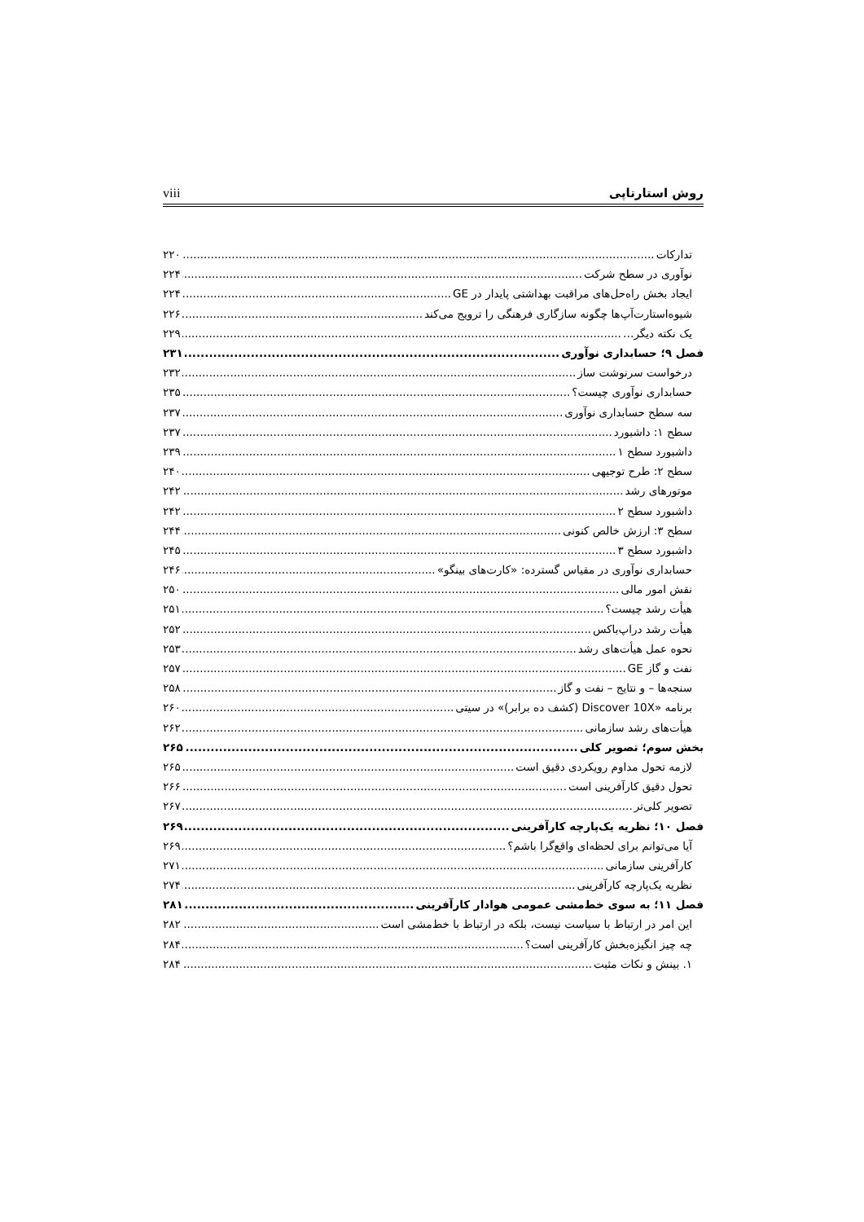viii روش استارتاپی
تدارکات ۲۲۰
نوآوری در سطح شرکت ۲۲۴
ایجاد بخش راه‌حل‌های مراقبت بهداشتی پایدار در GE ۲۲۴
شیوه‌استارت‌آپ‌ها چگونه سازگاری فرهنگی را ترویج می‌کند ۲۲۶
یک نکته دیگر… ۲۲۹
فصل ۹؛ حسابداری نوآوری ۲۳۱
درخواست سرنوشت ساز ۲۳۲
حسابداری نوآوری چیست؟ ۲۳۵
سه سطح حسابداری نوآوری ۲۳۷
سطح ۱: داشبورد ۲۳۷
داشبورد سطح ۱ ۲۳۹
سطح ۲: طرح توجیهی ۲۴۰
موتورهای رشد ۲۴۲
داشبورد سطح ۲ ۲۴۲
سطح ۳: ارزش خالص کنونی ۲۴۴
داشبورد سطح ۳ ۲۴۵
حسابداری نوآوری در مقیاس گسترده: «کارت‌های بینگو» ۲۴۶
نقش امور مالی ۲۵۰
هیأت رشد چیست؟ ۲۵۱
هیأت رشد دراپ‌باکس ۲۵۲
نحوه عمل هیأت‌های رشد ۲۵۳
نفت و گاز GE ۲۵۷
سنجه‌ها – و نتایج – نفت و گاز ۲۵۸
برنامه «Discover 10X (کشف ده برابر)» در سیتی ۲۶۰
هیأت‌های رشد سازمانی ۲۶۲
بخش سوم؛ تصویر کلی ۲۶۵
لازمه تحول مداوم رویکردی دقیق است ۲۶۵
تحول دقیق کارآفرینی است ۲۶۶
تصویر کلی‌تر ۲۶۷
فصل ۱۰؛ نظریه یک‌پارچه کارآفرینی ۲۶۹
آیا می‌توانم برای لحظه‌ای واقع‌گرا باشم؟ ۲۶۹
کارآفرینی سازمانی ۲۷۱
نظریه یک‌پارچه کارآفرینی ۲۷۴
فصل ۱۱؛ به سوی خط‌مشی عمومی هوادار کارآفرینی ۲۸۱
این امر در ارتباط با سیاست نیست، بلکه در ارتباط با خط‌مشی است ۲۸۲
چه چیز انگیزه‌بخش کارآفرینی است؟ ۲۸۴
۱. بینش و نکات مثبت ۲۸۴